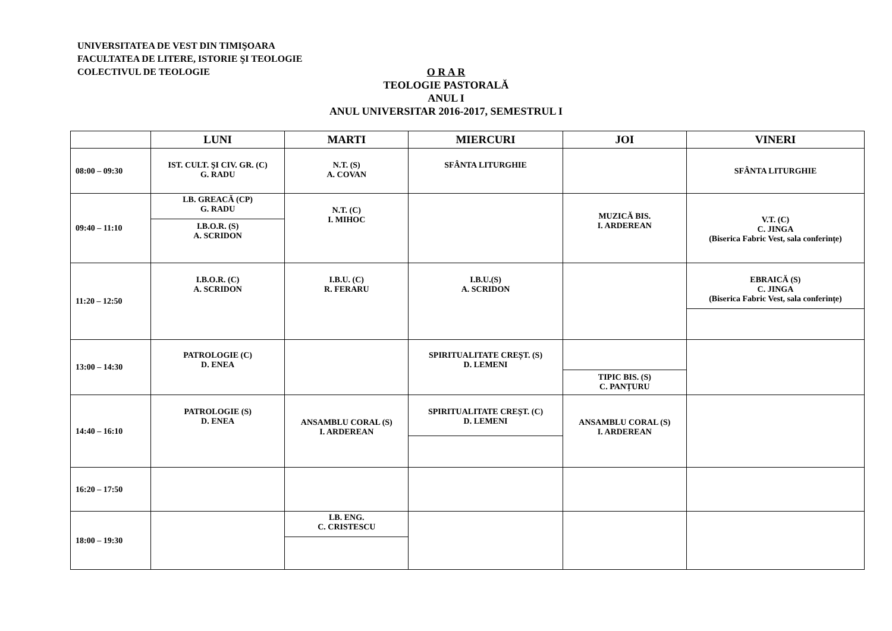UNIVERSITATEA DE VEST DIN TIMIŞOARA
FACULTATEA DE LITERE, ISTORIE ŞI TEOLOGIE
COLECTIVUL DE TEOLOGIE
O R A R
TEOLOGIE PASTORALĂ
ANUL I
ANUL UNIVERSITAR 2016-2017, SEMESTRUL I
| | LUNI | MARTI | MIERCURI | JOI | VINERI |
| --- | --- | --- | --- | --- | --- |
| 08:00 – 09:30 | IST. CULT. ŞI CIV. GR. (C) G. RADU | N.T. (S) A. COVAN | SFÂNTA LITURGHIE | | SFÂNTA LITURGHIE |
| 09:40 – 11:10 | LB. GREACĂ (CP) G. RADU I.B.O.R. (S) A. SCRIDON | N.T. (C) I. MIHOC | | MUZICĂ BIS. I. ARDEREAN | V.T. (C) C. JINGA (Biserica Fabric Vest, sala conferințe) |
| 11:20 – 12:50 | I.B.O.R. (C) A. SCRIDON | I.B.U. (C) R. FERARU | I.B.U.(S) A. SCRIDON | | EBRAICĂ (S) C. JINGA (Biserica Fabric Vest, sala conferințe) |
| 13:00 – 14:30 | PATROLOGIE (C) D. ENEA | | SPIRITUALITATE CREȘT. (S) D. LEMENI | TIPIC BIS. (S) C. PANȚURU | |
| 14:40 – 16:10 | PATROLOGIE (S) D. ENEA | ANSAMBLU CORAL (S) I. ARDEREAN | SPIRITUALITATE CREȘT. (C) D. LEMENI | ANSAMBLU CORAL (S) I. ARDEREAN | |
| 16:20 – 17:50 | | | | | |
| 18:00 – 19:30 | | LB. ENG. C. CRISTESCU | | | |